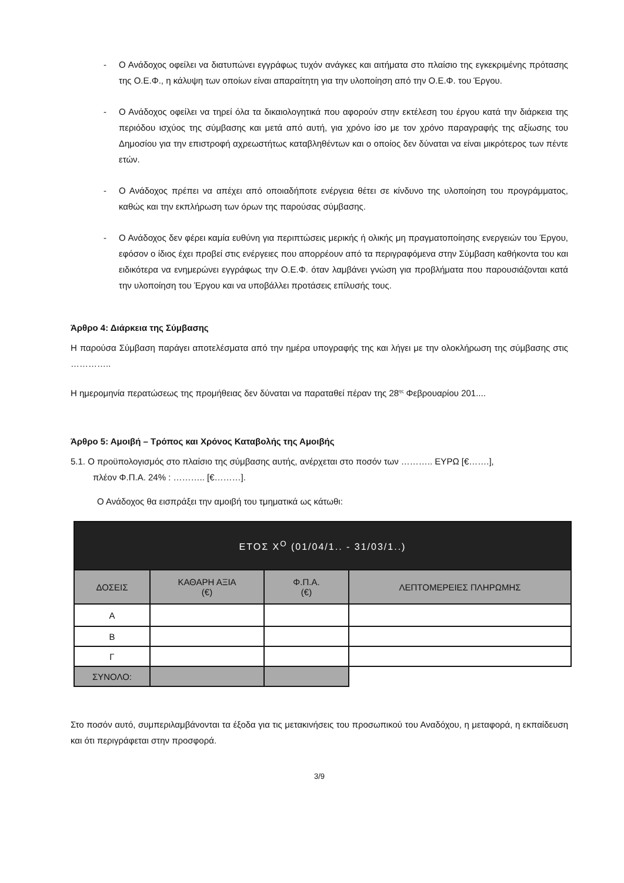- Ο Ανάδοχος οφείλει να διατυπώνει εγγράφως τυχόν ανάγκες και αιτήματα στο πλαίσιο της εγκεκριμένης πρότασης της Ο.Ε.Φ., η κάλυψη των οποίων είναι απαραίτητη για την υλοποίηση από την Ο.Ε.Φ. του Έργου.
- Ο Ανάδοχος οφείλει να τηρεί όλα τα δικαιολογητικά που αφορούν στην εκτέλεση του έργου κατά την διάρκεια της περιόδου ισχύος της σύμβασης και μετά από αυτή, για χρόνο ίσο με τον χρόνο παραγραφής της αξίωσης του Δημοσίου για την επιστροφή αχρεωστήτως καταβληθέντων και ο οποίος δεν δύναται να είναι μικρότερος των πέντε ετών.
- Ο Ανάδοχος πρέπει να απέχει από οποιαδήποτε ενέργεια θέτει σε κίνδυνο της υλοποίηση του προγράμματος, καθώς και την εκπλήρωση των όρων της παρούσας σύμβασης.
- Ο Ανάδοχος δεν φέρει καμία ευθύνη για περιπτώσεις μερικής ή ολικής μη πραγματοποίησης ενεργειών του Έργου, εφόσον ο ίδιος έχει προβεί στις ενέργειες που απορρέουν από τα περιγραφόμενα στην Σύμβαση καθήκοντα του και ειδικότερα να ενημερώνει εγγράφως την Ο.Ε.Φ. όταν λαμβάνει γνώση για προβλήματα που παρουσιάζονται κατά την υλοποίηση του Έργου και να υποβάλλει προτάσεις επίλυσής τους.
Άρθρο 4: Διάρκεια της Σύμβασης
Η παρούσα Σύμβαση παράγει αποτελέσματα από την ημέρα υπογραφής της και λήγει με την ολοκλήρωση της σύμβασης στις …………..
Η ημερομηνία περατώσεως της προμήθειας δεν δύναται να παραταθεί πέραν της 28<sup>ης</sup> Φεβρουαρίου 201....
Άρθρο 5: Αμοιβή – Τρόπος και Χρόνος Καταβολής της Αμοιβής
5.1. Ο προϋπολογισμός στο πλαίσιο της σύμβασης αυτής, ανέρχεται στο ποσόν των ……….. ΕΥΡΩ [€…….],
πλέον Φ.Π.Α. 24% : ……….. [€………].
Ο Ανάδοχος θα εισπράξει την αμοιβή του τμηματικά ως κάτωθι:
| ΕΤΟΣ Χ<sup>Ο</sup> (01/04/1.. - 31/03/1..) | | | |
| --- | --- | --- | --- |
| ΔΟΣΕΙΣ | ΚΑΘΑΡΗ ΑΞΙΑ (€) | Φ.Π.Α. (€) | ΛΕΠΤΟΜΕΡΕΙΕΣ ΠΛΗΡΩΜΗΣ |
| Α | | | |
| Β | | | |
| Γ | | | |
| ΣΥΝΟΛΟ: | | | |
Στο ποσόν αυτό, συμπεριλαμβάνονται τα έξοδα για τις μετακινήσεις του προσωπικού του Αναδόχου, η μεταφορά, η εκπαίδευση και ότι περιγράφεται στην προσφορά.
3/9